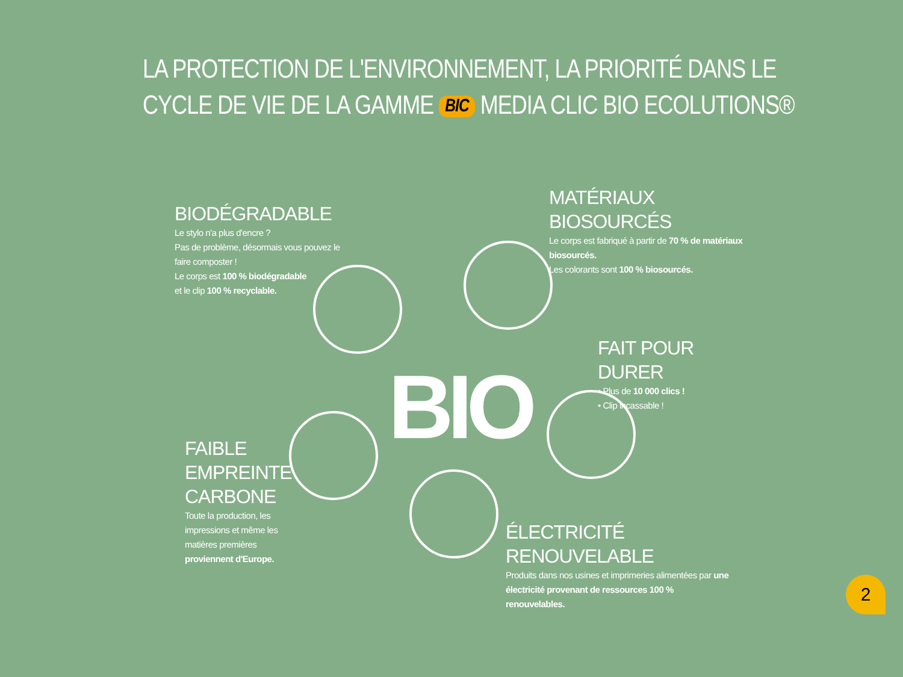LA PROTECTION DE L'ENVIRONNEMENT, LA PRIORITÉ DANS LE
CYCLE DE VIE DE LA GAMME BIC MEDIA CLIC BIO ECOLUTIONS®
BIO
BIODÉGRADABLE
Le stylo n'a plus d'encre ?
Pas de problème, désormais vous pouvez le faire composter !
Le corps est 100 % biodégradable
et le clip 100 % recyclable.
MATÉRIAUX BIOSOURCÉS
Le corps est fabriqué à partir de 70 % de matériaux biosourcés.
Les colorants sont 100 % biosourcés.
FAIT POUR DURER
• Plus de 10 000 clics !
• Clip incassable !
FAIBLE
EMPREINTE
CARBONE
Toute la production, les impressions et même les matières premières proviennent d'Europe.
ÉLECTRICITÉ RENOUVELABLE
Produits dans nos usines et imprimeries alimentées par une électricité provenant de ressources 100 % renouvelables.
2